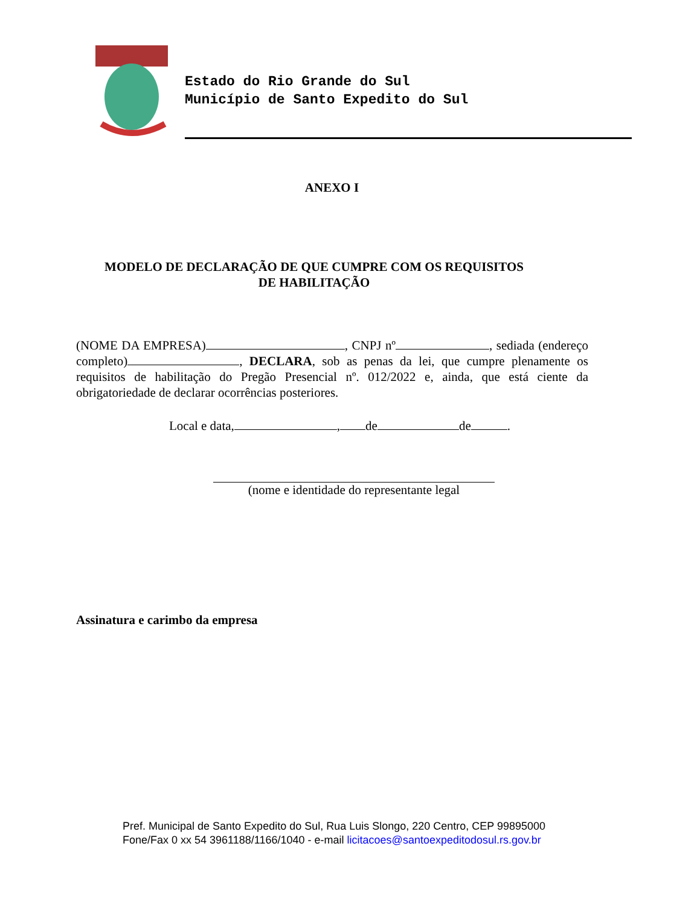Estado do Rio Grande do Sul
Município de Santo Expedito do Sul
ANEXO I
MODELO DE DECLARAÇÃO DE QUE CUMPRE COM OS REQUISITOS
DE HABILITAÇÃO
(NOME DA EMPRESA) , CNPJ nº , sediada (endereço completo) , DECLARA, sob as penas da lei, que cumpre plenamente os requisitos de habilitação do Pregão Presencial nº. 012/2022 e, ainda, que está ciente da obrigatoriedade de declarar ocorrências posteriores.
Local e data, , de de .
(nome e identidade do representante legal
Assinatura e carimbo da empresa
Pref. Municipal de Santo Expedito do Sul, Rua Luis Slongo, 220 Centro, CEP 99895000
Fone/Fax 0 xx 54 3961188/1166/1040 - e-mail licitacoes@santoexpeditodosul.rs.gov.br